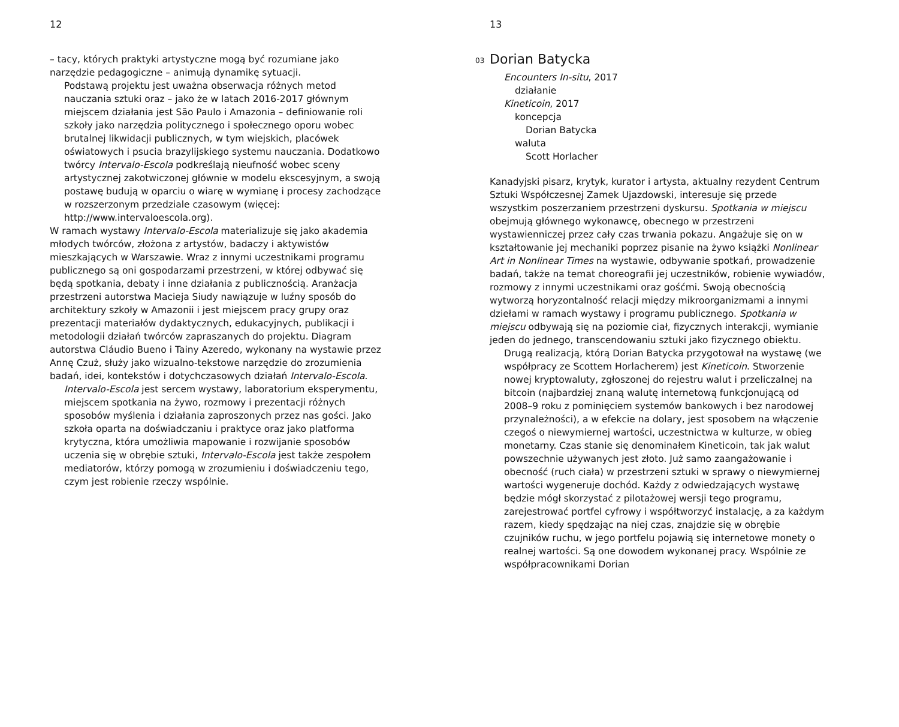12
– tacy, których praktyki artystyczne mogą być rozumiane jako narzędzie pedagogiczne – animują dynamikę sytuacji.
Podstawą projektu jest uważna obserwacja różnych metod nauczania sztuki oraz – jako że w latach 2016-2017 głównym miejscem działania jest São Paulo i Amazonia – definiowanie roli szkoły jako narzędzia politycznego i społecznego oporu wobec brutalnej likwidacji publicznych, w tym wiejskich, placówek oświatowych i psucia brazylijskiego systemu nauczania. Dodatkowo twórcy Intervalo-Escola podkreślają nieufność wobec sceny artystycznej zakotwiczonej głównie w modelu ekscesyjnym, a swoją postawę budują w oparciu o wiarę w wymianę i procesy zachodzące w rozszerzonym przedziale czasowym (więcej: http://www.intervaloescola.org).
W ramach wystawy Intervalo-Escola materializuje się jako akademia młodych twórców, złożona z artystów, badaczy i aktywistów mieszkających w Warszawie. Wraz z innymi uczestnikami programu publicznego są oni gospodarzami przestrzeni, w której odbywać się będą spotkania, debaty i inne działania z publicznością. Aranżacja przestrzeni autorstwa Macieja Siudy nawiązuje w luźny sposób do architektury szkoły w Amazonii i jest miejscem pracy grupy oraz prezentacji materiałów dydaktycznych, edukacyjnych, publikacji i metodologii działań twórców zapraszanych do projektu. Diagram autorstwa Cláudio Bueno i Tainy Azeredo, wykonany na wystawie przez Annę Czuż, służy jako wizualno-tekstowe narzędzie do zrozumienia badań, idei, kontekstów i dotychczasowych działań Intervalo-Escola.
Intervalo-Escola jest sercem wystawy, laboratorium eksperymentu, miejscem spotkania na żywo, rozmowy i prezentacji różnych sposobów myślenia i działania zaproszonych przez nas gości. Jako szkoła oparta na doświadczaniu i praktyce oraz jako platforma krytyczna, która umożliwia mapowanie i rozwijanie sposobów uczenia się w obrębie sztuki, Intervalo-Escola jest także zespołem mediatorów, którzy pomogą w zrozumieniu i doświadczeniu tego, czym jest robienie rzeczy wspólnie.
13
<sup>03</sup> Dorian Batycka
Encounters In-situ, 2017
działanie
Kineticoin, 2017
koncepcja
Dorian Batycka
waluta
Scott Horlacher
Kanadyjski pisarz, krytyk, kurator i artysta, aktualny rezydent Centrum Sztuki Współczesnej Zamek Ujazdowski, interesuje się przede wszystkim poszerzaniem przestrzeni dyskursu. Spotkania w miejscu obejmują głównego wykonawcę, obecnego w przestrzeni wystawienniczej przez cały czas trwania pokazu. Angażuje się on w kształtowanie jej mechaniki poprzez pisanie na żywo książki Nonlinear Art in Nonlinear Times na wystawie, odbywanie spotkań, prowadzenie badań, także na temat choreografii jej uczestników, robienie wywiadów, rozmowy z innymi uczestnikami oraz gośćmi. Swoją obecnością wytworzą horyzontalność relacji między mikroorganizmami a innymi dziełami w ramach wystawy i programu publicznego. Spotkania w miejscu odbywają się na poziomie ciał, fizycznych interakcji, wymianie jeden do jednego, transcendowaniu sztuki jako fizycznego obiektu.
Drugą realizacją, którą Dorian Batycka przygotował na wystawę (we współpracy ze Scottem Horlacherem) jest Kineticoin. Stworzenie nowej kryptowaluty, zgłoszonej do rejestru walut i przeliczalnej na bitcoin (najbardziej znaną walutę internetową funkcjonującą od 2008–9 roku z pominięciem systemów bankowych i bez narodowej przynależności), a w efekcie na dolary, jest sposobem na włączenie czegoś o niewymiernej wartości, uczestnictwa w kulturze, w obieg monetarny. Czas stanie się denominałem Kineticoin, tak jak walut powszechnie używanych jest złoto. Już samo zaangażowanie i obecność (ruch ciała) w przestrzeni sztuki w sprawy o niewymiernej wartości wygeneruje dochód. Każdy z odwiedzających wystawę będzie mógł skorzystać z pilotażowej wersji tego programu, zarejestrować portfel cyfrowy i współtworzyć instalację, a za każdym razem, kiedy spędzając na niej czas, znajdzie się w obrębie czujników ruchu, w jego portfelu pojawią się internetowe monety o realnej wartości. Są one dowodem wykonanej pracy. Wspólnie ze współpracownikami Dorian